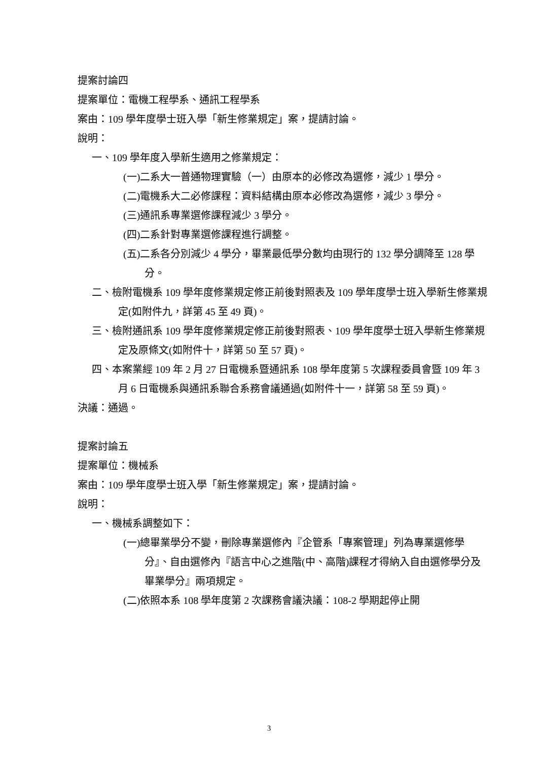提案討論四
提案單位：電機工程學系、通訊工程學系
案由：109 學年度學士班入學「新生修業規定」案，提請討論。
說明：
一、109 學年度入學新生適用之修業規定：
(一)二系大一普通物理實驗（一）由原本的必修改為選修，減少 1 學分。
(二)電機系大二必修課程：資料結構由原本必修改為選修，減少 3 學分。
(三)通訊系專業選修課程減少 3 學分。
(四)二系針對專業選修課程進行調整。
(五)二系各分別減少 4 學分，畢業最低學分數均由現行的 132 學分調降至 128 學分。
二、檢附電機系 109 學年度修業規定修正前後對照表及 109 學年度學士班入學新生修業規定(如附件九，詳第 45 至 49 頁)。
三、檢附通訊系 109 學年度修業規定修正前後對照表、109 學年度學士班入學新生修業規定及原條文(如附件十，詳第 50 至 57 頁)。
四、本案業經 109 年 2 月 27 日電機系暨通訊系 108 學年度第 5 次課程委員會暨 109 年 3 月 6 日電機系與通訊系聯合系務會議通過(如附件十一，詳第 58 至 59 頁)。
決議：通過。
提案討論五
提案單位：機械系
案由：109 學年度學士班入學「新生修業規定」案，提請討論。
說明：
一、機械系調整如下：
(一)總畢業學分不變，刪除專業選修內『企管系「專案管理」列為專業選修學分』、自由選修內『語言中心之進階(中、高階)課程才得納入自由選修學分及畢業學分』兩項規定。
(二)依照本系 108 學年度第 2 次課務會議決議：108-2 學期起停止開
3